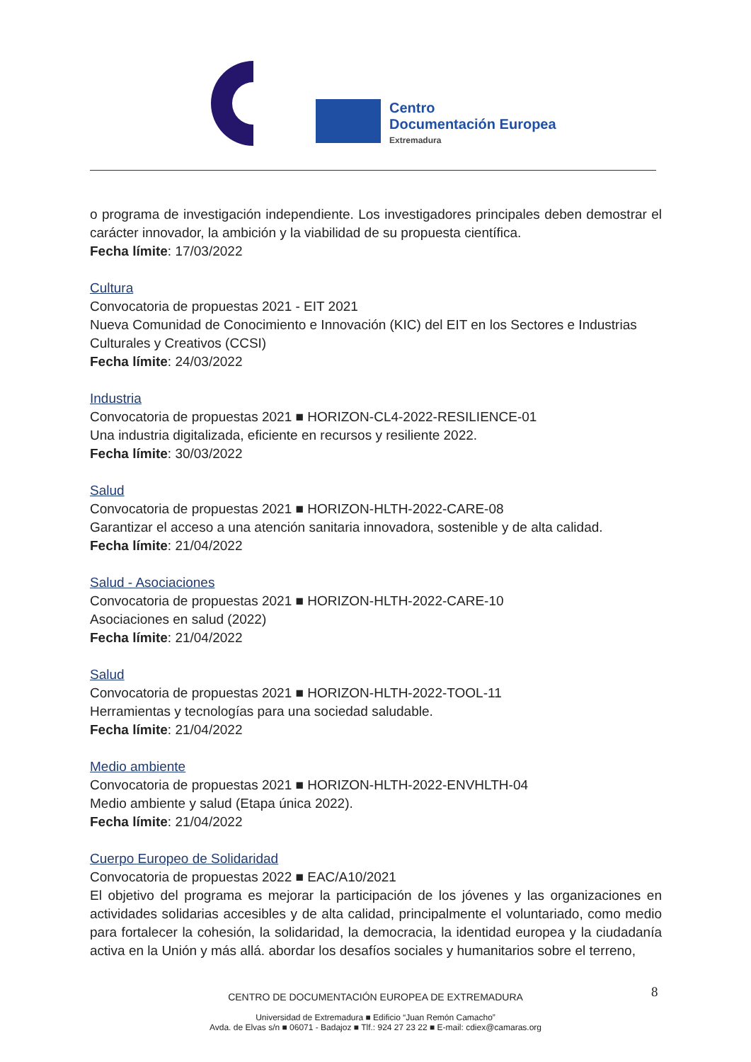Centro
Documentación Europea
Extremadura
o programa de investigación independiente. Los investigadores principales deben demostrar el carácter innovador, la ambición y la viabilidad de su propuesta científica.
Fecha límite: 17/03/2022
Cultura
Convocatoria de propuestas 2021 - EIT 2021
Nueva Comunidad de Conocimiento e Innovación (KIC) del EIT en los Sectores e Industrias Culturales y Creativos (CCSI)
Fecha límite: 24/03/2022
Industria
Convocatoria de propuestas 2021 ■ HORIZON-CL4-2022-RESILIENCE-01
Una industria digitalizada, eficiente en recursos y resiliente 2022.
Fecha límite: 30/03/2022
Salud
Convocatoria de propuestas 2021 ■ HORIZON-HLTH-2022-CARE-08
Garantizar el acceso a una atención sanitaria innovadora, sostenible y de alta calidad.
Fecha límite: 21/04/2022
Salud - Asociaciones
Convocatoria de propuestas 2021 ■ HORIZON-HLTH-2022-CARE-10
Asociaciones en salud (2022)
Fecha límite: 21/04/2022
Salud
Convocatoria de propuestas 2021 ■ HORIZON-HLTH-2022-TOOL-11
Herramientas y tecnologías para una sociedad saludable.
Fecha límite: 21/04/2022
Medio ambiente
Convocatoria de propuestas 2021 ■ HORIZON-HLTH-2022-ENVHLTH-04
Medio ambiente y salud (Etapa única 2022).
Fecha límite: 21/04/2022
Cuerpo Europeo de Solidaridad
Convocatoria de propuestas 2022 ■ EAC/A10/2021
El objetivo del programa es mejorar la participación de los jóvenes y las organizaciones en actividades solidarias accesibles y de alta calidad, principalmente el voluntariado, como medio para fortalecer la cohesión, la solidaridad, la democracia, la identidad europea y la ciudadanía activa en la Unión y más allá. abordar los desafíos sociales y humanitarios sobre el terreno,
8
CENTRO DE DOCUMENTACIÓN EUROPEA DE EXTREMADURA
Universidad de Extremadura ■ Edificio “Juan Remón Camacho”
Avda. de Elvas s/n ■ 06071 - Badajoz ■ Tlf.: 924 27 23 22 ■ E-mail: cdiex@camaras.org